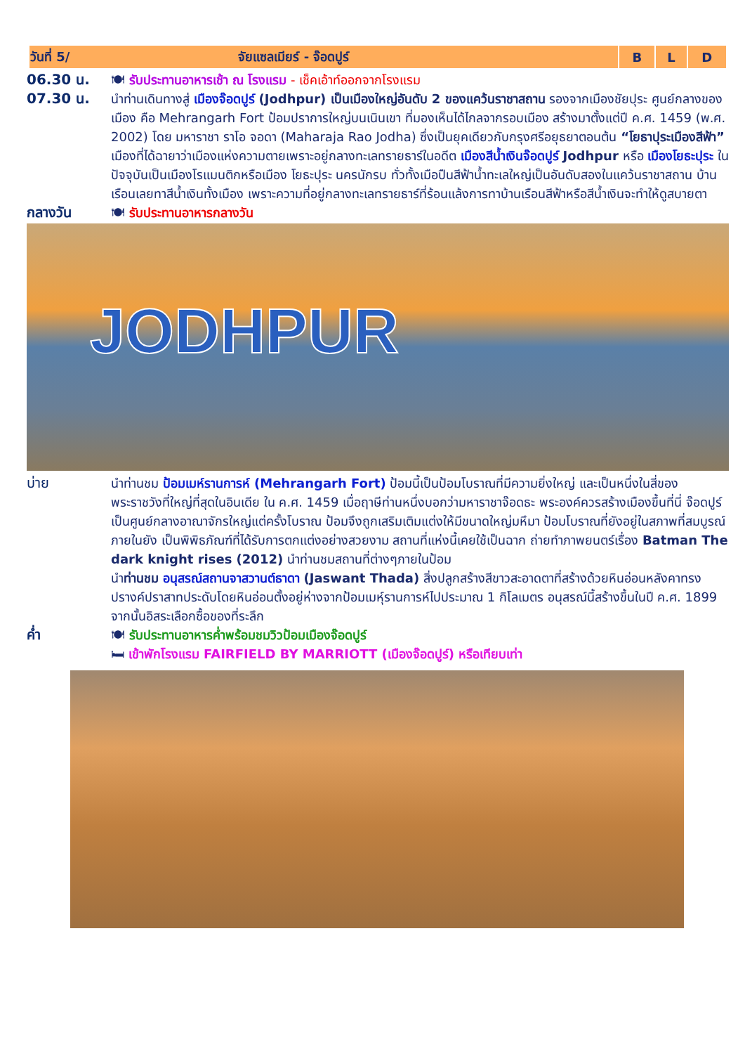| วันที่ 5/ จัยแซลเมียร์ - จ๊อดปูร์ | B | L | D |
| --- | --- | --- | --- |
06.30 น. 🍽 รับประทานอาหารเช้า ณ โรงแรม - เช็คเอ้าท์ออกจากโรงแรม
07.30 น. นำท่านเดินทางสู่ เมืองจ๊อดปูร์ (Jodhpur) เป็นเมืองใหญ่อันดับ 2 ของแคว้นราชาสถาน รองจากเมืองชัยปุระ ศูนย์กลางของเมือง คือ Mehrangarh Fort ป้อมปราการใหญ่บนเนินเขา ที่มองเห็นได้ไกลจากรอบเมือง สร้างมาตั้งแต่ปี ค.ศ. 1459 (พ.ศ. 2002) โดย มหาราชา ราโอ จอดา (Maharaja Rao Jodha) ซึ่งเป็นยุคเดียวกับกรุงศรีอยุธยาตอนต้น “โยธาปุระเมืองสีฟ้า” เมืองที่ได้ฉายาว่าเมืองแห่งความตายเพราะอยู่กลางทะเลทรายธาร์ในอดีต เมืองสีน้ำเงินจ๊อดปูร์ Jodhpur หรือ เมืองโยธะปุระ ในปัจจุบันเป็นเมืองโรแมนติกหรือเมือง โยธะปุระ นครนักรบ ทั่วทั้งเมือปืนสีฟ้าน้ำทะเลใหญ่เป็นอันดับสองในแคว้นราชาสถาน บ้านเรือนเลยทาสีน้ำเงินทั้งเมือง เพราะความที่อยู่กลางทะเลทรายธาร์ที่ร้อนแล้งการทาบ้านเรือนสีฟ้าหรือสีน้ำเงินจะทำให้ดูสบายตา
กลางวัน 🍽 รับประทานอาหารกลางวัน
JODHPUR
บ่าย นำท่านชม ป้อมเมห์รานการห์ (Mehrangarh Fort) ป้อมนี้เป็นป้อมโบราณที่มีความยิ่งใหญ่ และเป็นหนึ่งในสี่ของพระราชวังที่ใหญ่ที่สุดในอินเดีย ใน ค.ศ. 1459 เมื่อฤาษีท่านหนึ่งบอกว่ามหาราชาจ๊อดธะ พระองค์ควรสร้างเมืองขึ้นที่นี่ จ๊อดปูร์เป็นศูนย์กลางอาณาจักรใหญ่แต่ครั้งโบราณ ป้อมจึงถูกเสริมเติมแต่งให้มีขนาดใหญ่มหึมา ป้อมโบราณที่ยังอยู่ในสภาพที่สมบูรณ์ ภายในยัง เป็นพิพิธภัณฑ์ที่ได้รับการตกแต่งอย่างสวยงาม สถานที่แห่งนี้เคยใช้เป็นฉาก ถ่ายทำภาพยนตร์เรื่อง Batman The dark knight rises (2012) นำท่านชมสถานที่ต่างๆภายในป้อม
นำท่านชม อนุสรณ์สถานจาสวานต์ธาดา (Jaswant Thada) สิ่งปลูกสร้างสีขาวสะอาดตาที่สร้างด้วยหินอ่อนหลังคาทรงปรางค์ปราสาทประดับโดยหินอ่อนตั้งอยู่ห่างจากป้อมเมหุ์รานการห์ไปประมาณ 1 กิโลเมตร อนุสรณ์นี้สร้างขึ้นในปี ค.ศ. 1899 จากนั้นอิสระเลือกซื้อของที่ระลึก
ค่ำ 🍽 รับประทานอาหารค่ำพร้อมชมวิวป้อมเมืองจ๊อดปูร์
🛏 เข้าพักโรงแรม FAIRFIELD BY MARRIOTT (เมืองจ๊อดปูร์) หรือเทียบเท่า